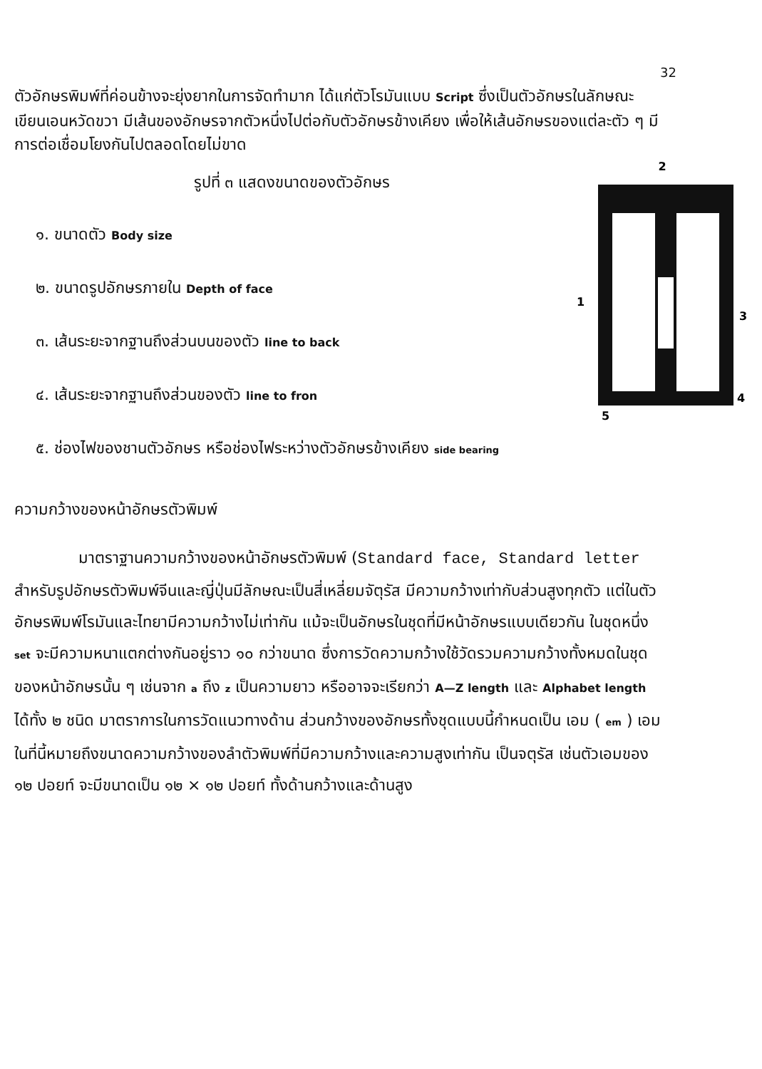32
ตัวอักษรพิมพ์ที่ค่อนข้างจะยุ่งยากในการจัดทำมาก ได้แก่ตัวโรมันแบบ Script ซึ่งเป็นตัวอักษรในลักษณะเขียนเอนหวัดขวา มีเส้นของอักษรจากตัวหนึ่งไปต่อกับตัวอักษรข้างเคียง เพื่อให้เส้นอักษรของแต่ละตัว ๆ มีการต่อเชื่อมโยงกันไปตลอดโดยไม่ขาด
2
1
3
4
5
รูปที่ ๓ แสดงขนาดของตัวอักษร
๑. ขนาดตัว Body size
๒. ขนาดรูปอักษรภายใน Depth of face
๓. เส้นระยะจากฐานถึงส่วนบนของตัว line to back
๔. เส้นระยะจากฐานถึงส่วนของตัว line to fron
๕. ช่องไฟของชานตัวอักษร หรือช่องไฟระหว่างตัวอักษรข้างเคียง side bearing
ความกว้างของหน้าอักษรตัวพิมพ์
มาตราฐานความกว้างของหน้าอักษรตัวพิมพ์ (Standard face, Standard letter สำหรับรูปอักษรตัวพิมพ์จีนและญี่ปุ่นมีลักษณะเป็นสี่เหลี่ยมจัตุรัส มีความกว้างเท่ากับส่วนสูงทุกตัว แต่ในตัวอักษรพิมพ์โรมันและไทยามีความกว้างไม่เท่ากัน แม้จะเป็นอักษรในชุดที่มีหน้าอักษรแบบเดียวกัน ในชุดหนึ่ง set จะมีความหนาแตกต่างกันอยู่ราว ๑๐ กว่าขนาด ซึ่งการวัดความกว้างใช้วัดรวมความกว้างทั้งหมดในชุดของหน้าอักษรนั้น ๆ เช่นจาก a ถึง z เป็นความยาว หรืออาจจะเรียกว่า A—Z length และ Alphabet length ได้ทั้ง ๒ ชนิด มาตราการในการวัดแนวทางด้าน ส่วนกว้างของอักษรทั้งชุดแบบนี้กำหนดเป็น เอม ( em ) เอมในที่นี้หมายถึงขนาดความกว้างของลำตัวพิมพ์ที่มีความกว้างและความสูงเท่ากัน เป็นจตุรัส เช่นตัวเอมของ ๑๒ ปอยท์ จะมีขนาดเป็น ๑๒ × ๑๒ ปอยท์ ทั้งด้านกว้างและด้านสูง